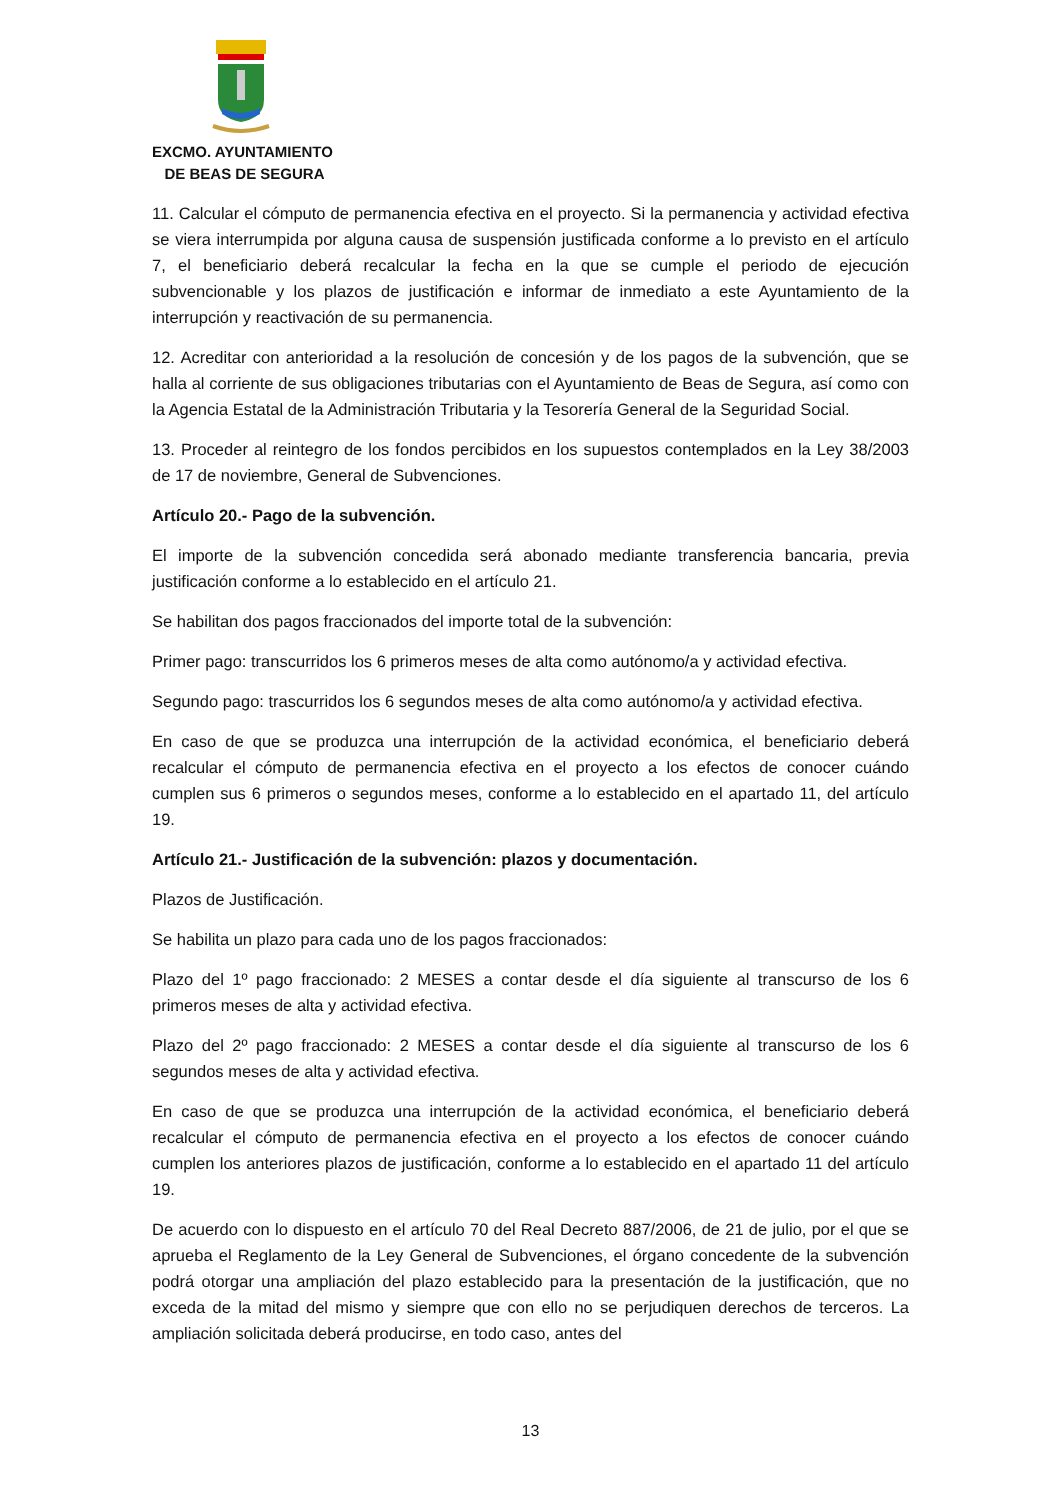EXCMO. AYUNTAMIENTO
DE BEAS DE SEGURA
11. Calcular el cómputo de permanencia efectiva en el proyecto. Si la permanencia y actividad efectiva se viera interrumpida por alguna causa de suspensión justificada conforme a lo previsto en el artículo 7, el beneficiario deberá recalcular la fecha en la que se cumple el periodo de ejecución subvencionable y los plazos de justificación e informar de inmediato a este Ayuntamiento de la interrupción y reactivación de su permanencia.
12. Acreditar con anterioridad a la resolución de concesión y de los pagos de la subvención, que se halla al corriente de sus obligaciones tributarias con el Ayuntamiento de Beas de Segura, así como con la Agencia Estatal de la Administración Tributaria y la Tesorería General de la Seguridad Social.
13. Proceder al reintegro de los fondos percibidos en los supuestos contemplados en la Ley 38/2003 de 17 de noviembre, General de Subvenciones.
Artículo 20.- Pago de la subvención.
El importe de la subvención concedida será abonado mediante transferencia bancaria, previa justificación conforme a lo establecido en el artículo 21.
Se habilitan dos pagos fraccionados del importe total de la subvención:
Primer pago: transcurridos los 6 primeros meses de alta como autónomo/a y actividad efectiva.
Segundo pago: trascurridos los 6 segundos meses de alta como autónomo/a y actividad efectiva.
En caso de que se produzca una interrupción de la actividad económica, el beneficiario deberá recalcular el cómputo de permanencia efectiva en el proyecto a los efectos de conocer cuándo cumplen sus 6 primeros o segundos meses, conforme a lo establecido en el apartado 11, del artículo 19.
Artículo 21.- Justificación de la subvención: plazos y documentación.
Plazos de Justificación.
Se habilita un plazo para cada uno de los pagos fraccionados:
Plazo del 1º pago fraccionado: 2 MESES a contar desde el día siguiente al transcurso de los 6 primeros meses de alta y actividad efectiva.
Plazo del 2º pago fraccionado: 2 MESES a contar desde el día siguiente al transcurso de los 6 segundos meses de alta y actividad efectiva.
En caso de que se produzca una interrupción de la actividad económica, el beneficiario deberá recalcular el cómputo de permanencia efectiva en el proyecto a los efectos de conocer cuándo cumplen los anteriores plazos de justificación, conforme a lo establecido en el apartado 11 del artículo 19.
De acuerdo con lo dispuesto en el artículo 70 del Real Decreto 887/2006, de 21 de julio, por el que se aprueba el Reglamento de la Ley General de Subvenciones, el órgano concedente de la subvención podrá otorgar una ampliación del plazo establecido para la presentación de la justificación, que no exceda de la mitad del mismo y siempre que con ello no se perjudiquen derechos de terceros. La ampliación solicitada deberá producirse, en todo caso, antes del
13